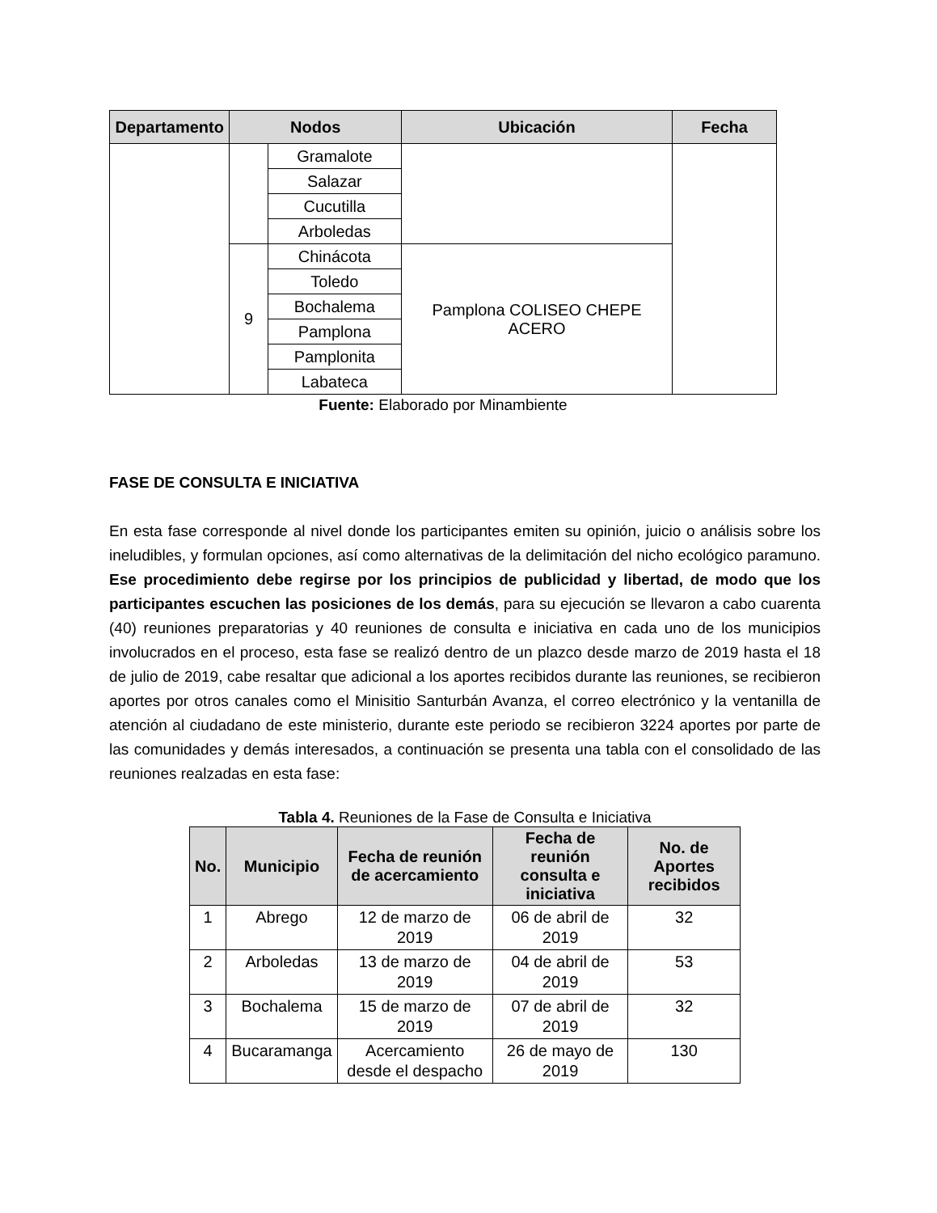| Departamento | Nodos | | Ubicación | Fecha |
| --- | --- | --- | --- | --- |
| | | Gramalote | | |
| | | Salazar | | |
| | | Cucutilla | | |
| | | Arboledas | | |
| | 9 | Chinácota | Pamplona COLISEO CHEPE ACERO | |
| | | Toledo | | |
| | | Bochalema | | |
| | | Pamplona | | |
| | | Pamplonita | | |
| | | Labateca | | |
Fuente: Elaborado por Minambiente
FASE DE CONSULTA E INICIATIVA
En esta fase corresponde al nivel donde los participantes emiten su opinión, juicio o análisis sobre los ineludibles, y formulan opciones, así como alternativas de la delimitación del nicho ecológico paramuno. Ese procedimiento debe regirse por los principios de publicidad y libertad, de modo que los participantes escuchen las posiciones de los demás, para su ejecución se llevaron a cabo cuarenta (40) reuniones preparatorias y 40 reuniones de consulta e iniciativa en cada uno de los municipios involucrados en el proceso, esta fase se realizó dentro de un plazco desde marzo de 2019 hasta el 18 de julio de 2019, cabe resaltar que adicional a los aportes recibidos durante las reuniones, se recibieron aportes por otros canales como el Minisitio Santurbán Avanza, el correo electrónico y la ventanilla de atención al ciudadano de este ministerio, durante este periodo se recibieron 3224 aportes por parte de las comunidades y demás interesados, a continuación se presenta una tabla con el consolidado de las reuniones realzadas en esta fase:
Tabla 4. Reuniones de la Fase de Consulta e Iniciativa
| No. | Municipio | Fecha de reunión de acercamiento | Fecha de reunión consulta e iniciativa | No. de Aportes recibidos |
| --- | --- | --- | --- | --- |
| 1 | Abrego | 12 de marzo de 2019 | 06 de abril de 2019 | 32 |
| 2 | Arboledas | 13 de marzo de 2019 | 04 de abril de 2019 | 53 |
| 3 | Bochalema | 15 de marzo de 2019 | 07 de abril de 2019 | 32 |
| 4 | Bucaramanga | Acercamiento desde el despacho | 26 de mayo de 2019 | 130 |